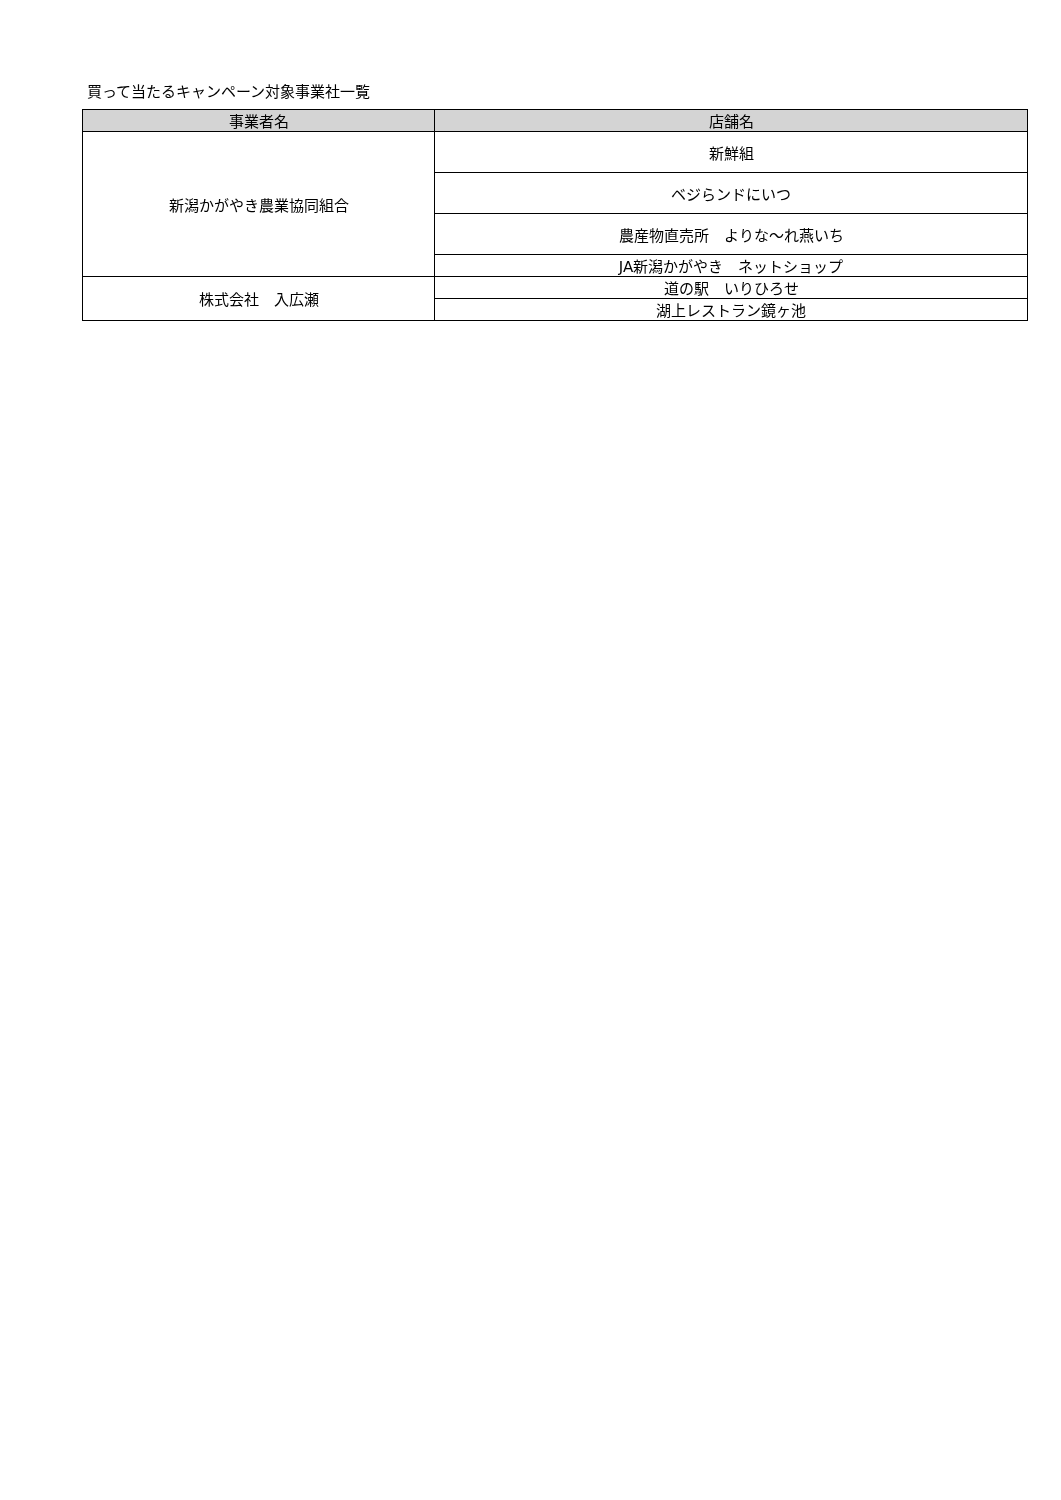買って当たるキャンペーン対象事業社一覧
| 事業者名 | 店舗名 |
| --- | --- |
| 新潟かがやき農業協同組合 | 新鮮組 |
| | ベジらンドにいつ |
| | 農産物直売所 よりな～れ燕いち |
| | JA新潟かがやき ネットショップ |
| 株式会社 入広瀬 | 道の駅 いりひろせ |
| | 湖上レストラン鏡ヶ池 |